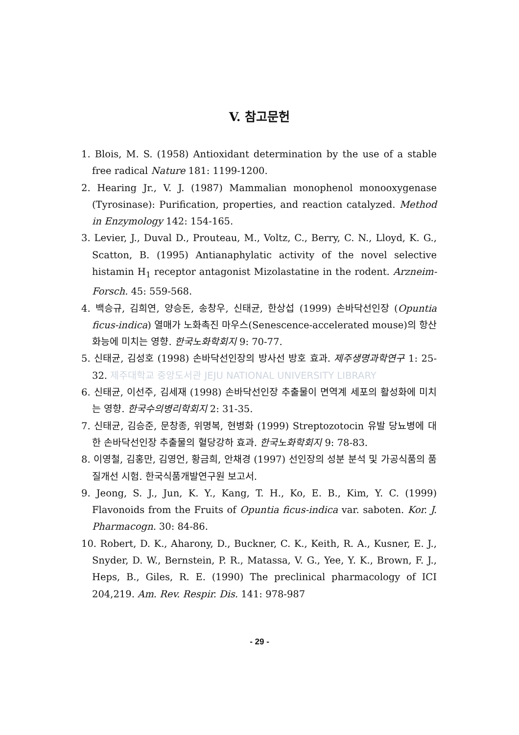V. 참고문헌
1. Blois, M. S. (1958) Antioxidant determination by the use of a stable free radical Nature 181: 1199-1200.
2. Hearing Jr., V. J. (1987) Mammalian monophenol monooxygenase (Tyrosinase): Purification, properties, and reaction catalyzed. Method in Enzymology 142: 154-165.
3. Levier, J., Duval D., Prouteau, M., Voltz, C., Berry, C. N., Lloyd, K. G., Scatton, B. (1995) Antianaphylatic activity of the novel selective histamin H<sub>1</sub> receptor antagonist Mizolastatine in the rodent. Arzneim-Forsch. 45: 559-568.
4. 백승규, 김희연, 양승돈, 송창우, 신태균, 한상섭 (1999) 손바닥선인장 (Opuntia ficus-indica) 열매가 노화촉진 마우스(Senescence-accelerated mouse)의 항산화능에 미치는 영향. 한국노화학회지 9: 70-77.
5. 신태균, 김성호 (1998) 손바닥선인장의 방사선 방호 효과. 제주생명과학연구 1: 25-32. 제주대학교 중앙도서관 JEJU NATIONAL UNIVERSITY LIBRARY
6. 신태균, 이선주, 김세재 (1998) 손바닥선인장 추출물이 면역계 세포의 활성화에 미치는 영향. 한국수의병리학회지 2: 31-35.
7. 신태균, 김승준, 문창종, 위명복, 현병화 (1999) Streptozotocin 유발 당뇨병에 대한 손바닥선인장 추출물의 혈당강하 효과. 한국노화학회지 9: 78-83.
8. 이영철, 김홍만, 김영언, 황금희, 안채경 (1997) 선인장의 성분 분석 및 가공식품의 품질개선 시험. 한국식품개발연구원 보고서.
9. Jeong, S. J., Jun, K. Y., Kang, T. H., Ko, E. B., Kim, Y. C. (1999) Flavonoids from the Fruits of Opuntia ficus-indica var. saboten. Kor. J. Pharmacogn. 30: 84-86.
10. Robert, D. K., Aharony, D., Buckner, C. K., Keith, R. A., Kusner, E. J., Snyder, D. W., Bernstein, P. R., Matassa, V. G., Yee, Y. K., Brown, F. J., Heps, B., Giles, R. E. (1990) The preclinical pharmacology of ICI 204,219. Am. Rev. Respir. Dis. 141: 978-987
- 29 -